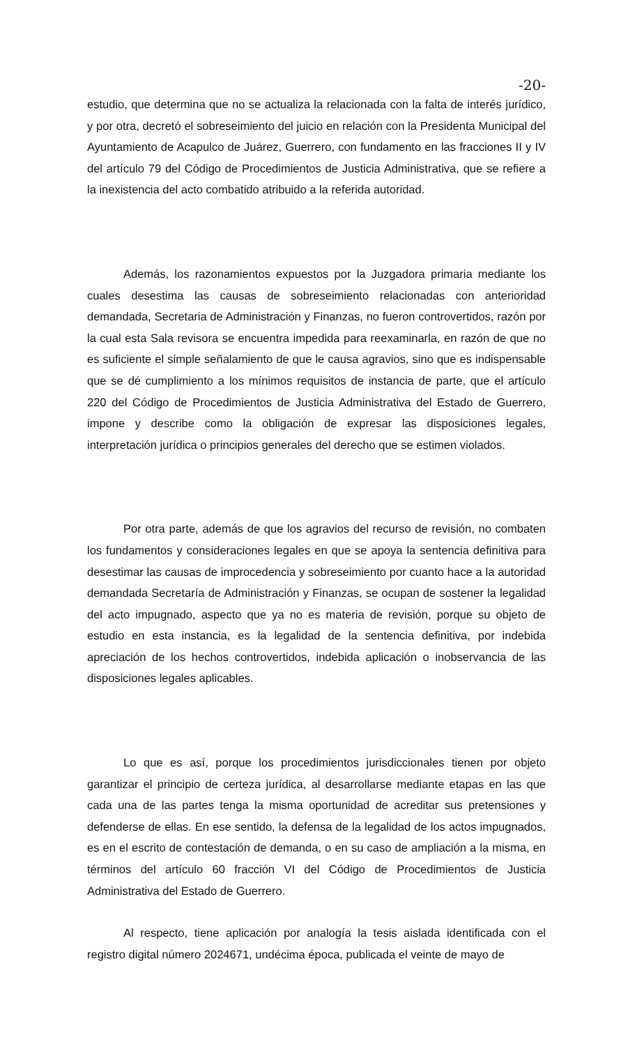-20-
estudio, que determina que no se actualiza la relacionada con la falta de interés jurídico, y por otra, decretó el sobreseimiento del juicio en relación con la Presidenta Municipal del Ayuntamiento de Acapulco de Juárez, Guerrero, con fundamento en las fracciones II y IV del artículo 79 del Código de Procedimientos de Justicia Administrativa, que se refiere a la inexistencia del acto combatido atribuido a la referida autoridad.
Además, los razonamientos expuestos por la Juzgadora primaria mediante los cuales desestima las causas de sobreseimiento relacionadas con anterioridad demandada, Secretaria de Administración y Finanzas, no fueron controvertidos, razón por la cual esta Sala revisora se encuentra impedida para reexaminarla, en razón de que no es suficiente el simple señalamiento de que le causa agravios, sino que es indispensable que se dé cumplimiento a los mínimos requisitos de instancia de parte, que el artículo 220 del Código de Procedimientos de Justicia Administrativa del Estado de Guerrero, impone y describe como la obligación de expresar las disposiciones legales, interpretación jurídica o principios generales del derecho que se estimen violados.
Por otra parte, además de que los agravios del recurso de revisión, no combaten los fundamentos y consideraciones legales en que se apoya la sentencia definitiva para desestimar las causas de improcedencia y sobreseimiento por cuanto hace a la autoridad demandada Secretaría de Administración y Finanzas, se ocupan de sostener la legalidad del acto impugnado, aspecto que ya no es materia de revisión, porque su objeto de estudio en esta instancia, es la legalidad de la sentencia definitiva, por indebida apreciación de los hechos controvertidos, indebida aplicación o inobservancia de las disposiciones legales aplicables.
Lo que es así, porque los procedimientos jurisdiccionales tienen por objeto garantizar el principio de certeza jurídica, al desarrollarse mediante etapas en las que cada una de las partes tenga la misma oportunidad de acreditar sus pretensiones y defenderse de ellas. En ese sentido, la defensa de la legalidad de los actos impugnados, es en el escrito de contestación de demanda, o en su caso de ampliación a la misma, en términos del artículo 60 fracción VI del Código de Procedimientos de Justicia Administrativa del Estado de Guerrero.
Al respecto, tiene aplicación por analogía la tesis aislada identificada con el registro digital número 2024671, undécima época, publicada el veinte de mayo de